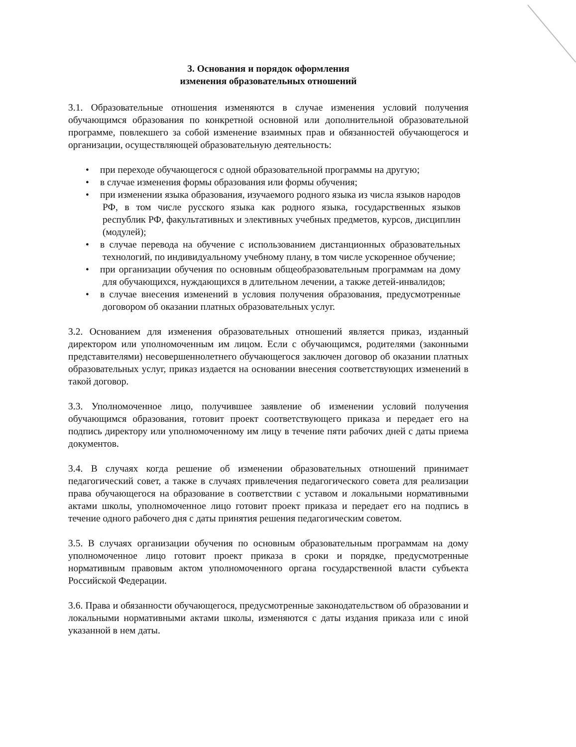3. Основания и порядок оформления
изменения образовательных отношений
3.1. Образовательные отношения изменяются в случае изменения условий получения обучающимся образования по конкретной основной или дополнительной образовательной программе, повлекшего за собой изменение взаимных прав и обязанностей обучающегося и организации, осуществляющей образовательную деятельность:
• при переходе обучающегося с одной образовательной программы на другую;
• в случае изменения формы образования или формы обучения;
• при изменении языка образования, изучаемого родного языка из числа языков народов РФ, в том числе русского языка как родного языка, государственных языков республик РФ, факультативных и элективных учебных предметов, курсов, дисциплин (модулей);
• в случае перевода на обучение с использованием дистанционных образовательных технологий, по индивидуальному учебному плану, в том числе ускоренное обучение;
• при организации обучения по основным общеобразовательным программам на дому для обучающихся, нуждающихся в длительном лечении, а также детей-инвалидов;
• в случае внесения изменений в условия получения образования, предусмотренные договором об оказании платных образовательных услуг.
3.2. Основанием для изменения образовательных отношений является приказ, изданный директором или уполномоченным им лицом. Если с обучающимся, родителями (законными представителями) несовершеннолетнего обучающегося заключен договор об оказании платных образовательных услуг, приказ издается на основании внесения соответствующих изменений в такой договор.
3.3. Уполномоченное лицо, получившее заявление об изменении условий получения обучающимся образования, готовит проект соответствующего приказа и передает его на подпись директору или уполномоченному им лицу в течение пяти рабочих дней с даты приема документов.
3.4. В случаях когда решение об изменении образовательных отношений принимает педагогический совет, а также в случаях привлечения педагогического совета для реализации права обучающегося на образование в соответствии с уставом и локальными нормативными актами школы, уполномоченное лицо готовит проект приказа и передает его на подпись в течение одного рабочего дня с даты принятия решения педагогическим советом.
3.5. В случаях организации обучения по основным образовательным программам на дому уполномоченное лицо готовит проект приказа в сроки и порядке, предусмотренные нормативным правовым актом уполномоченного органа государственной власти субъекта Российской Федерации.
3.6. Права и обязанности обучающегося, предусмотренные законодательством об образовании и локальными нормативными актами школы, изменяются с даты издания приказа или с иной указанной в нем даты.